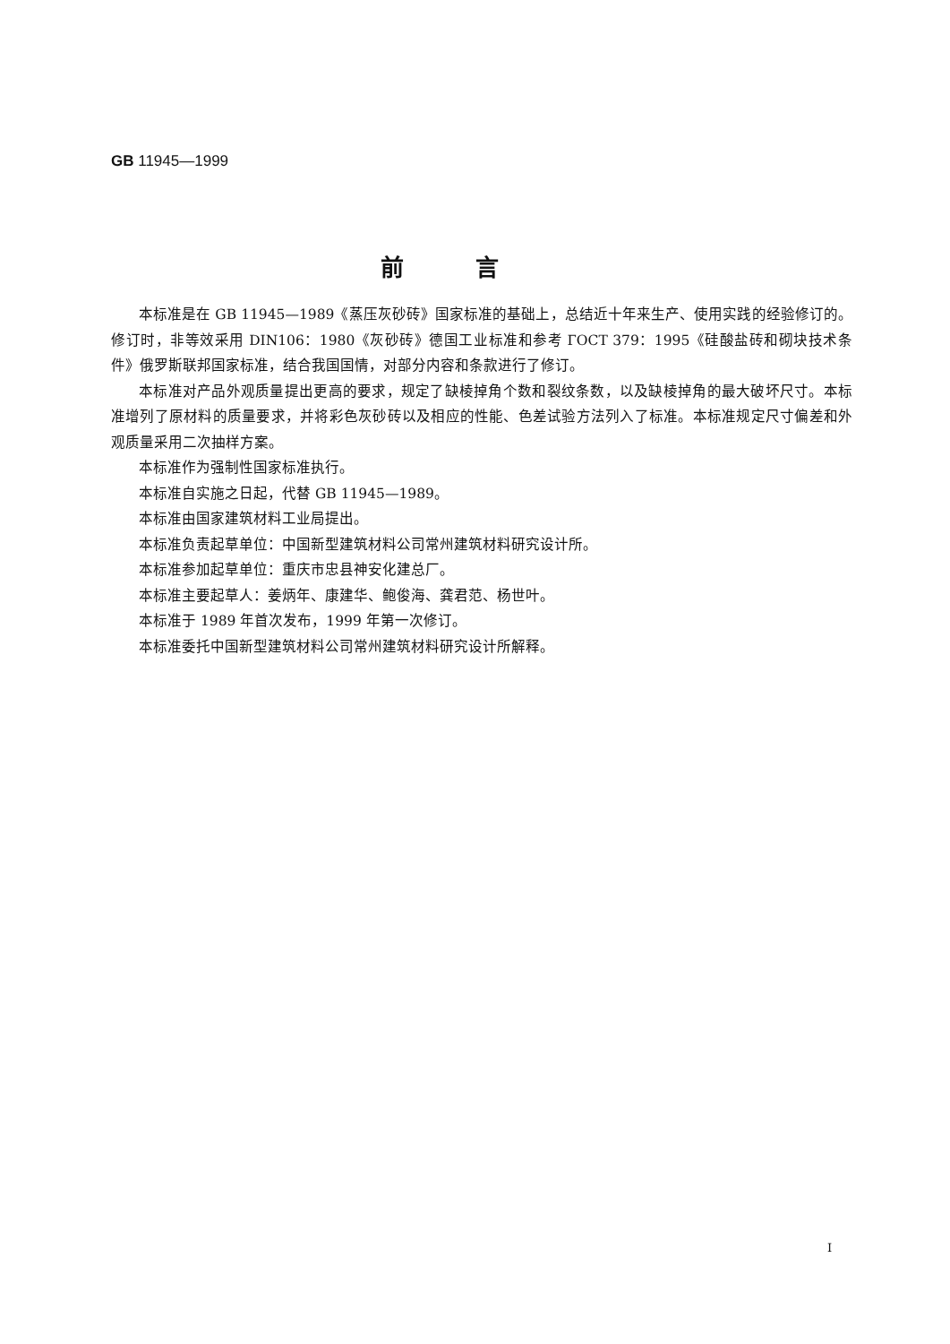GB 11945—1999
前言
本标准是在 GB 11945—1989《蒸压灰砂砖》国家标准的基础上，总结近十年来生产、使用实践的经验修订的。修订时，非等效采用 DIN106：1980《灰砂砖》德国工业标准和参考 ГОСТ 379：1995《硅酸盐砖和砌块技术条件》俄罗斯联邦国家标准，结合我国国情，对部分内容和条款进行了修订。
本标准对产品外观质量提出更高的要求，规定了缺棱掉角个数和裂纹条数，以及缺棱掉角的最大破坏尺寸。本标准增列了原材料的质量要求，并将彩色灰砂砖以及相应的性能、色差试验方法列入了标准。本标准规定尺寸偏差和外观质量采用二次抽样方案。
本标准作为强制性国家标准执行。
本标准自实施之日起，代替 GB 11945—1989。
本标准由国家建筑材料工业局提出。
本标准负责起草单位：中国新型建筑材料公司常州建筑材料研究设计所。
本标准参加起草单位：重庆市忠县神安化建总厂。
本标准主要起草人：姜炳年、康建华、鲍俊海、龚君范、杨世叶。
本标准于 1989 年首次发布，1999 年第一次修订。
本标准委托中国新型建筑材料公司常州建筑材料研究设计所解释。
I